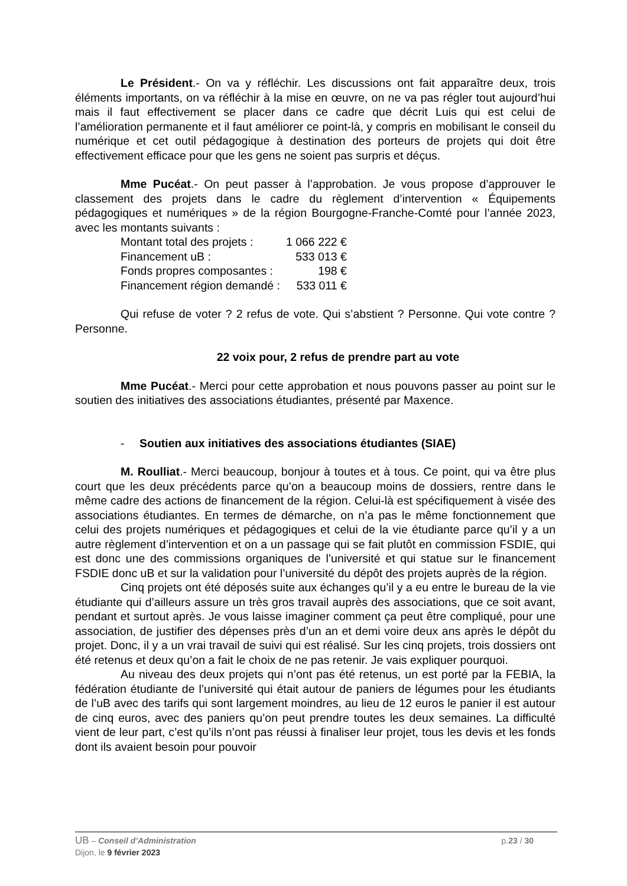Le Président.- On va y réfléchir. Les discussions ont fait apparaître deux, trois éléments importants, on va réfléchir à la mise en œuvre, on ne va pas régler tout aujourd’hui mais il faut effectivement se placer dans ce cadre que décrit Luis qui est celui de l’amélioration permanente et il faut améliorer ce point-là, y compris en mobilisant le conseil du numérique et cet outil pédagogique à destination des porteurs de projets qui doit être effectivement efficace pour que les gens ne soient pas surpris et déçus.
Mme Pucéat.- On peut passer à l’approbation. Je vous propose d’approuver le classement des projets dans le cadre du règlement d’intervention « Équipements pédagogiques et numériques » de la région Bourgogne-Franche-Comté pour l’année 2023, avec les montants suivants :
| Montant total des projets : | 1 066 222 € |
| Financement uB : | 533 013 € |
| Fonds propres composantes : | 198 € |
| Financement région demandé : | 533 011 € |
Qui refuse de voter ? 2 refus de vote. Qui s’abstient ? Personne. Qui vote contre ? Personne.
22 voix pour, 2 refus de prendre part au vote
Mme Pucéat.- Merci pour cette approbation et nous pouvons passer au point sur le soutien des initiatives des associations étudiantes, présenté par Maxence.
- Soutien aux initiatives des associations étudiantes (SIAE)
M. Roulliat.- Merci beaucoup, bonjour à toutes et à tous. Ce point, qui va être plus court que les deux précédents parce qu’on a beaucoup moins de dossiers, rentre dans le même cadre des actions de financement de la région. Celui-là est spécifiquement à visée des associations étudiantes. En termes de démarche, on n’a pas le même fonctionnement que celui des projets numériques et pédagogiques et celui de la vie étudiante parce qu’il y a un autre règlement d’intervention et on a un passage qui se fait plutôt en commission FSDIE, qui est donc une des commissions organiques de l’université et qui statue sur le financement FSDIE donc uB et sur la validation pour l’université du dépôt des projets auprès de la région.
Cinq projets ont été déposés suite aux échanges qu’il y a eu entre le bureau de la vie étudiante qui d’ailleurs assure un très gros travail auprès des associations, que ce soit avant, pendant et surtout après. Je vous laisse imaginer comment ça peut être compliqué, pour une association, de justifier des dépenses près d’un an et demi voire deux ans après le dépôt du projet. Donc, il y a un vrai travail de suivi qui est réalisé. Sur les cinq projets, trois dossiers ont été retenus et deux qu’on a fait le choix de ne pas retenir. Je vais expliquer pourquoi.
Au niveau des deux projets qui n’ont pas été retenus, un est porté par la FEBIA, la fédération étudiante de l’université qui était autour de paniers de légumes pour les étudiants de l’uB avec des tarifs qui sont largement moindres, au lieu de 12 euros le panier il est autour de cinq euros, avec des paniers qu’on peut prendre toutes les deux semaines. La difficulté vient de leur part, c’est qu’ils n’ont pas réussi à finaliser leur projet, tous les devis et les fonds dont ils avaient besoin pour pouvoir
UB – Conseil d’Administration p.23 / 30
Dijon, le 9 février 2023